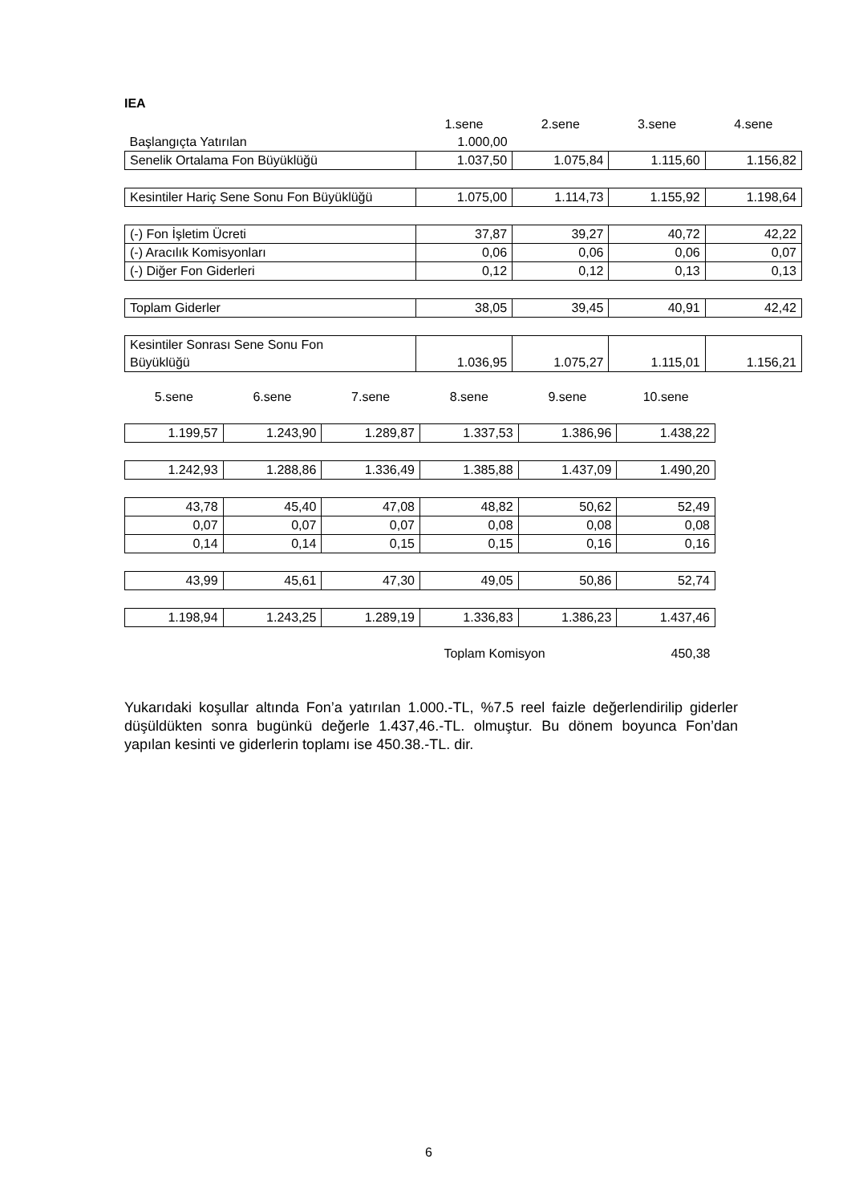IEA
| | 1.sene | 2.sene | 3.sene | 4.sene |
| Başlangıçta Yatırılan | 1.000,00 | | | |
| Senelik Ortalama Fon Büyüklüğü | 1.037,50 | 1.075,84 | 1.115,60 | 1.156,82 |
| Kesintiler Hariç Sene Sonu Fon Büyüklüğü | 1.075,00 | 1.114,73 | 1.155,92 | 1.198,64 |
| (-) Fon İşletim Ücreti | 37,87 | 39,27 | 40,72 | 42,22 |
| (-) Aracılık Komisyonları | 0,06 | 0,06 | 0,06 | 0,07 |
| (-) Diğer Fon Giderleri | 0,12 | 0,12 | 0,13 | 0,13 |
| Toplam Giderler | 38,05 | 39,45 | 40,91 | 42,42 |
| Kesintiler Sonrası Sene Sonu Fon Büyüklüğü | 1.036,95 | 1.075,27 | 1.115,01 | 1.156,21 |
| 5.sene | 6.sene | 7.sene | 8.sene | 9.sene | 10.sene |
| 1.199,57 | 1.243,90 | 1.289,87 | 1.337,53 | 1.386,96 | 1.438,22 |
| 1.242,93 | 1.288,86 | 1.336,49 | 1.385,88 | 1.437,09 | 1.490,20 |
| 43,78 | 45,40 | 47,08 | 48,82 | 50,62 | 52,49 |
| 0,07 | 0,07 | 0,07 | 0,08 | 0,08 | 0,08 |
| 0,14 | 0,14 | 0,15 | 0,15 | 0,16 | 0,16 |
| 43,99 | 45,61 | 47,30 | 49,05 | 50,86 | 52,74 |
| 1.198,94 | 1.243,25 | 1.289,19 | 1.336,83 | 1.386,23 | 1.437,46 |
| | | | Toplam Komisyon | | 450,38 |
Yukarıdaki koşullar altında Fon’a yatırılan 1.000.-TL, %7.5 reel faizle değerlendirilip giderler düşüldükten sonra bugünkü değerle 1.437,46.-TL. olmuştur. Bu dönem boyunca Fon’dan yapılan kesinti ve giderlerin toplamı ise 450.38.-TL. dir.
6